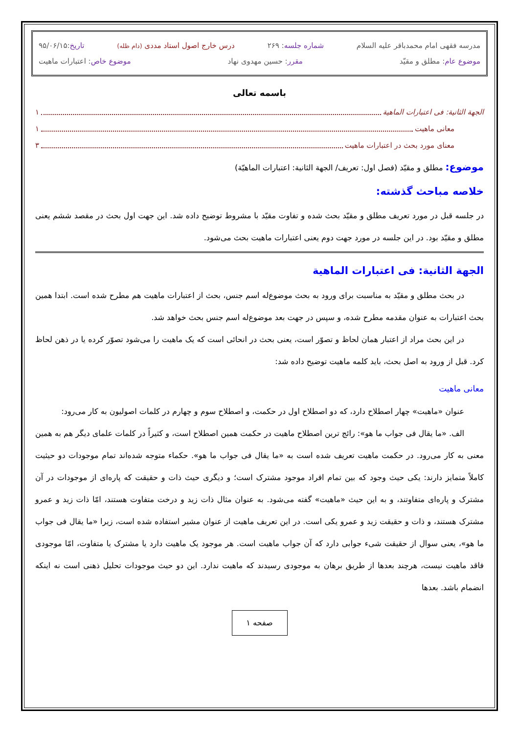مدرسه فقهی امام محمدباقر علیه السلام شماره جلسه: ۲۶۹ درس خارج اصول استاد مددی (دام ظله) تاریخ:۹۵/۰۶/۱۵
موضوع عام: مطلق و مقیّد مقرر: حسین مهدوی نهاد موضوع خاص: اعتبارات ماهیت
باسمه تعالی
الجهة الثانیة: فی اعتبارات الماهیة ۱
معانی ماهیت ۱
معنای مورد بحث در اعتبارات ماهیت ۳
موضوع: مطلق و مقیّد (فصل اول: تعریف/ الجهة الثانیة: اعتبارات الماهیّة)
خلاصه مباحث گذشته:
در جلسه قبل در مورد تعریف مطلق و مقیّد بحث شده و تفاوت مقیّد با مشروط توضیح داده شد. این جهت اول بحث در مقصد ششم یعنی مطلق و مقیّد بود. در این جلسه در مورد جهت دوم یعنی اعتبارات ماهیت بحث می‌شود.
الجهة الثانیة: فی اعتبارات الماهیة
در بحث مطلق و مقیّد به مناسبت برای ورود به بحث موضوع‌له اسم جنس، بحث از اعتبارات ماهیت هم مطرح شده است. ابتدا همین بحث اعتبارات به عنوان مقدمه مطرح شده، و سپس در جهت بعد موضوع‌له اسم جنس بحث خواهد شد.
در این بحث مراد از اعتبار همان لحاظ و تصوّر است، یعنی بحث در انحائی است که یک ماهیت را می‌شود تصوّر کرده یا در ذهن لحاظ کرد. قبل از ورود به اصل بحث، باید کلمه ماهیت توضیح داده شد:
معانی ماهیت
عنوان «ماهیت» چهار اصطلاح دارد، که دو اصطلاح اول در حکمت، و اصطلاح سوم و چهارم در کلمات اصولیون به کار می‌رود:
الف. «ما یقال فی جواب ما هو»: رائج ترین اصطلاح ماهیت در حکمت همین اصطلاح است، و کثیراً در کلمات علمای دیگر هم به همین معنی به کار می‌رود. در حکمت ماهیت تعریف شده است به «ما یقال فی جواب ما هو». حکماء متوجه شده‌اند تمام موجودات دو حیثیت کاملاً متمایز دارند: یکی حیث وجود که بین تمام افراد موجود مشترک است؛ و دیگری حیث ذات و حقیقت که پاره‌ای از موجودات در آن مشترک و پاره‌ای متفاوتند، و به این حیث «ماهیت» گفته می‌شود. به عنوان مثال ذات زید و درخت متفاوت هستند، امّا ذات زید و عمرو مشترک هستند، و ذات و حقیقت زید و عمرو یکی است. در این تعریف ماهیت از عنوان مشیر استفاده شده است، زیرا «ما یقال فی جواب ما هو»، یعنی سوال از حقیقت شیء جوابی دارد که آن جواب ماهیت است. هر موجود یک ماهیت دارد یا مشترک یا متفاوت، امّا موجودی فاقد ماهیت نیست، هرچند بعدها از طریق برهان به موجودی رسیدند که ماهیت ندارد. این دو حیث موجودات تحلیل ذهنی است نه اینکه انضمام باشد. بعدها
صفحه ۱